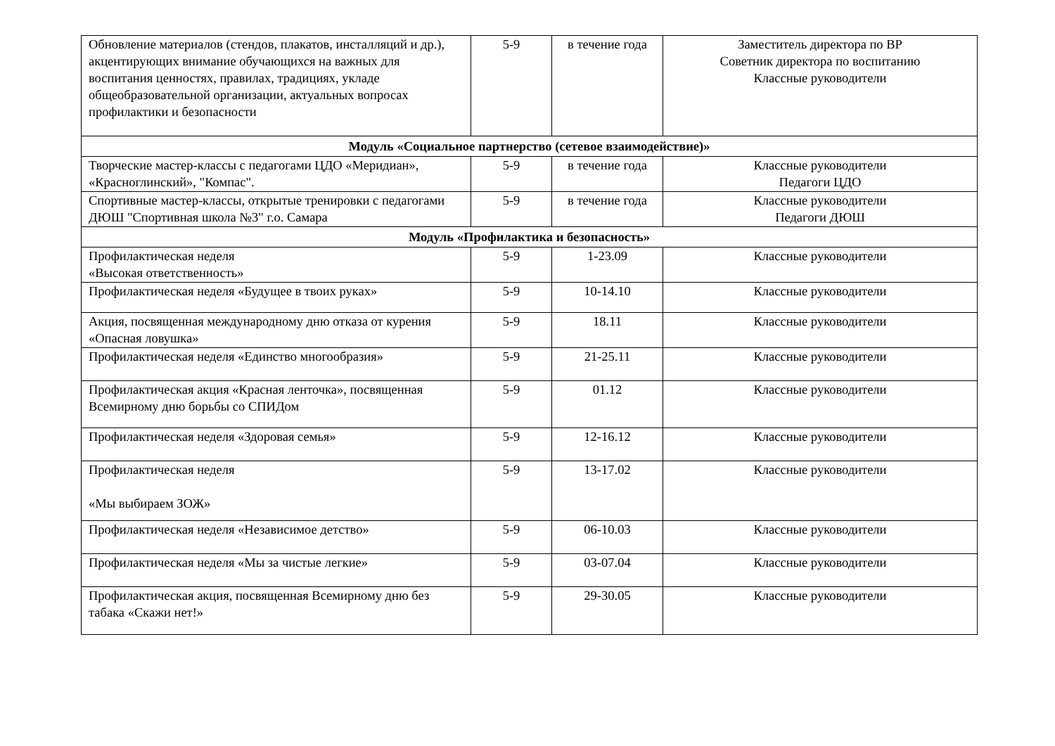| Обновление материалов (стендов, плакатов, инсталляций и др.), акцентирующих внимание обучающихся на важных для воспитания ценностях, правилах, традициях, укладе общеобразовательной организации, актуальных вопросах профилактики и безопасности | 5-9 | в течение года | Заместитель директора по ВР Советник директора по воспитанию Классные руководители |
| Модуль «Социальное партнерство (сетевое взаимодействие)» | | | |
| Творческие мастер-классы с педагогами ЦДО «Меридиан», «Красноглинский», "Компас". | 5-9 | в течение года | Классные руководители Педагоги ЦДО |
| Спортивные мастер-классы, открытые тренировки с педагогами ДЮШ "Спортивная школа №3" г.о. Самара | 5-9 | в течение года | Классные руководители Педагоги ДЮШ |
| Модуль «Профилактика и безопасность» | | | |
| Профилактическая неделя «Высокая ответственность» | 5-9 | 1-23.09 | Классные руководители |
| Профилактическая неделя «Будущее в твоих руках» | 5-9 | 10-14.10 | Классные руководители |
| Акция, посвященная международному дню отказа от курения «Опасная ловушка» | 5-9 | 18.11 | Классные руководители |
| Профилактическая неделя «Единство многообразия» | 5-9 | 21-25.11 | Классные руководители |
| Профилактическая акция «Красная ленточка», посвященная Всемирному дню борьбы со СПИДом | 5-9 | 01.12 | Классные руководители |
| Профилактическая неделя «Здоровая семья» | 5-9 | 12-16.12 | Классные руководители |
| Профилактическая неделя «Мы выбираем ЗОЖ» | 5-9 | 13-17.02 | Классные руководители |
| Профилактическая неделя «Независимое детство» | 5-9 | 06-10.03 | Классные руководители |
| Профилактическая неделя «Мы за чистые легкие» | 5-9 | 03-07.04 | Классные руководители |
| Профилактическая акция, посвященная Всемирному дню без табака «Скажи нет!» | 5-9 | 29-30.05 | Классные руководители |